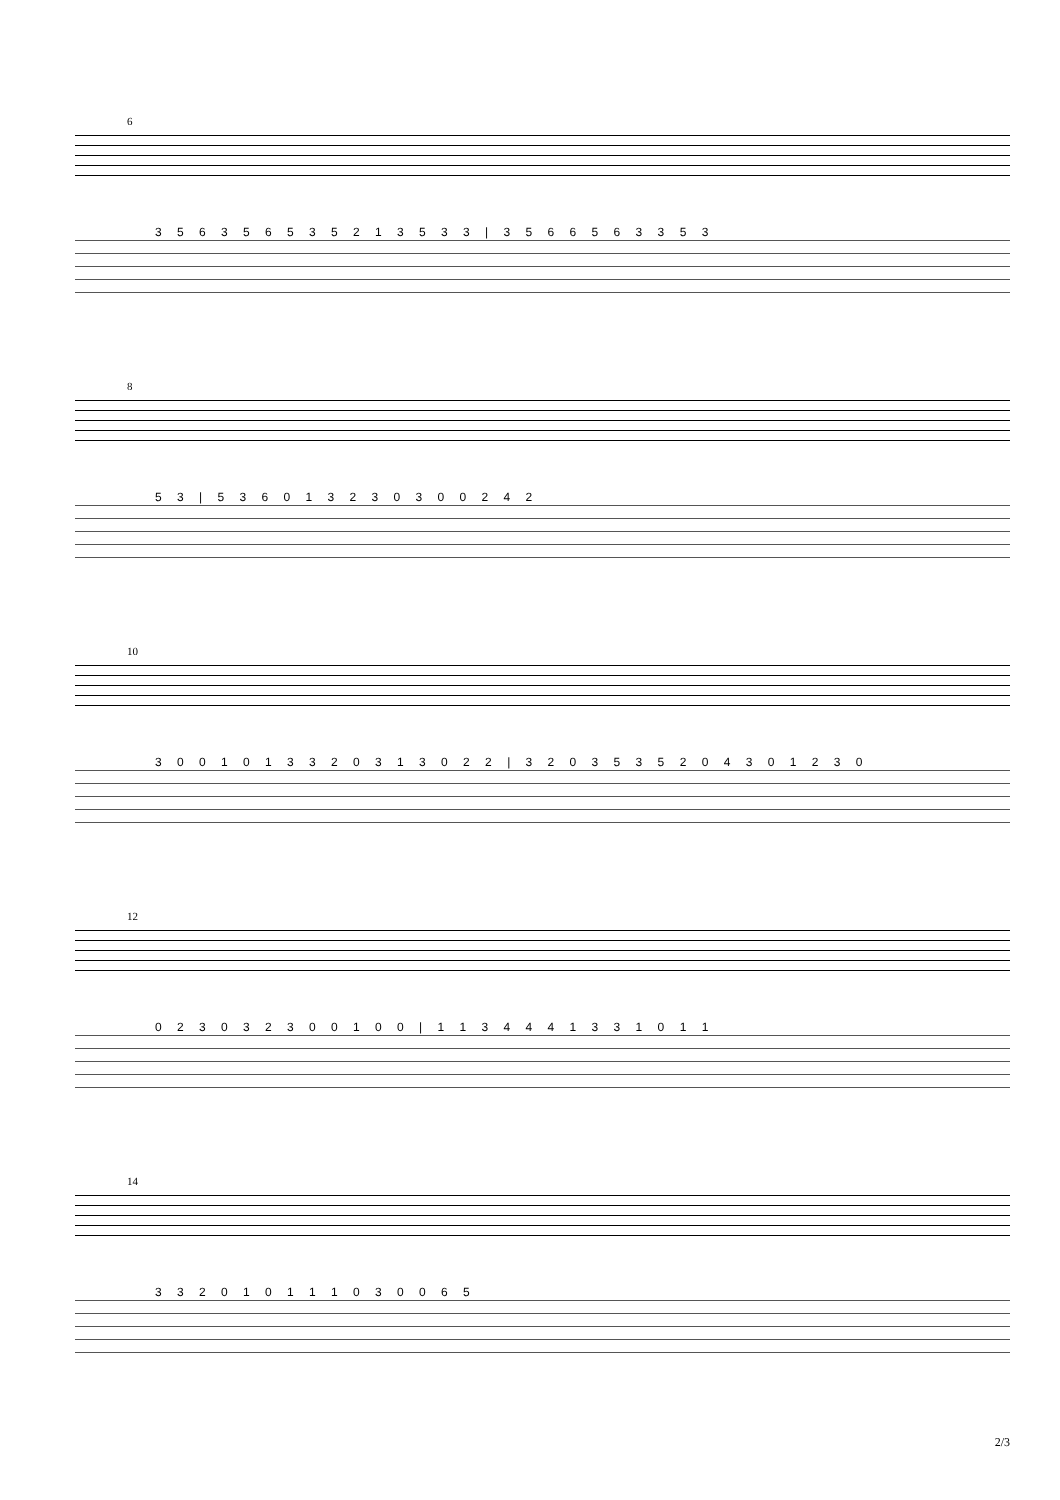6
3 5 6 3 5 6 5 3 5 2 1 3 5 3 3 | 3 5 6 6 5 6 3 3 5 3
8
5 3 | 5 3 6 0 1 3 2 3 0 3 0 0 2 4 2
10
3 0 0 1 0 1 3 3 2 0 3 1 3 0 2 2 | 3 2 0 3 5 3 5 2 0 4 3 0 1 2 3 0
12
0 2 3 0 3 2 3 0 0 1 0 0 | 1 1 3 4 4 4 1 3 3 1 0 1 1
14
3 3 2 0 1 0 1 1 1 0 3 0 0 6 5
2/3